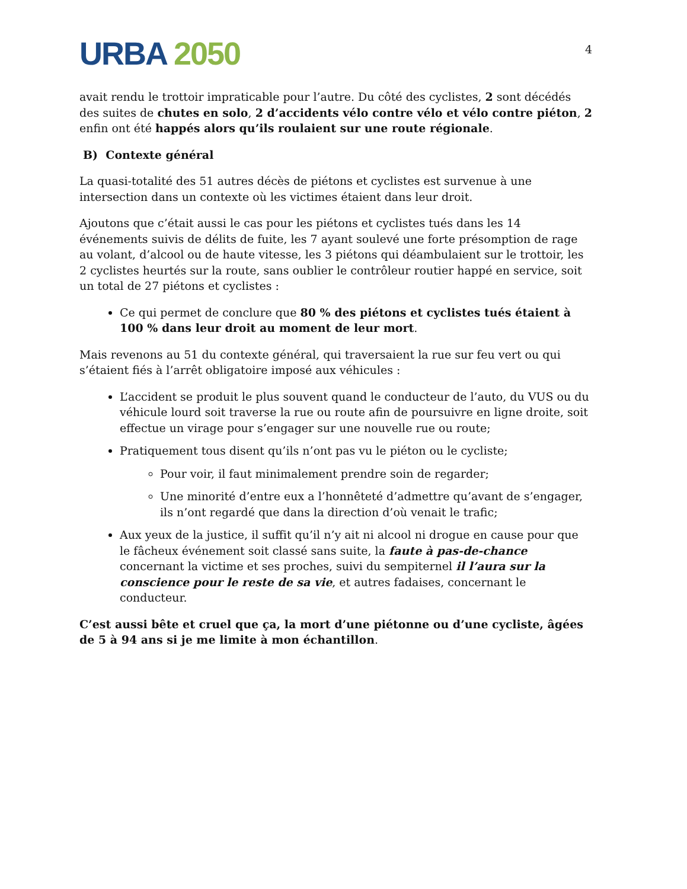URBA 2050
4
avait rendu le trottoir impraticable pour l’autre. Du côté des cyclistes, 2 sont décédés des suites de chutes en solo, 2 d’accidents vélo contre vélo et vélo contre piéton, 2 enfin ont été happés alors qu’ils roulaient sur une route régionale.
B) Contexte général
La quasi-totalité des 51 autres décès de piétons et cyclistes est survenue à une intersection dans un contexte où les victimes étaient dans leur droit.
Ajoutons que c’était aussi le cas pour les piétons et cyclistes tués dans les 14 événements suivis de délits de fuite, les 7 ayant soulevé une forte présomption de rage au volant, d’alcool ou de haute vitesse, les 3 piétons qui déambulaient sur le trottoir, les 2 cyclistes heurtés sur la route, sans oublier le contrôleur routier happé en service, soit un total de 27 piétons et cyclistes :
Ce qui permet de conclure que 80 % des piétons et cyclistes tués étaient à 100 % dans leur droit au moment de leur mort.
Mais revenons au 51 du contexte général, qui traversaient la rue sur feu vert ou qui s’étaient fiés à l’arrêt obligatoire imposé aux véhicules :
L’accident se produit le plus souvent quand le conducteur de l’auto, du VUS ou du véhicule lourd soit traverse la rue ou route afin de poursuivre en ligne droite, soit effectue un virage pour s’engager sur une nouvelle rue ou route;
Pratiquement tous disent qu’ils n’ont pas vu le piéton ou le cycliste;
Pour voir, il faut minimalement prendre soin de regarder;
Une minorité d’entre eux a l’honnêteté d’admettre qu’avant de s’engager, ils n’ont regardé que dans la direction d’où venait le trafic;
Aux yeux de la justice, il suffit qu’il n’y ait ni alcool ni drogue en cause pour que le fâcheux événement soit classé sans suite, la faute à pas-de-chance concernant la victime et ses proches, suivi du sempiternel il l’aura sur la conscience pour le reste de sa vie, et autres fadaises, concernant le conducteur.
C’est aussi bête et cruel que ça, la mort d’une piétonne ou d’une cycliste, âgées de 5 à 94 ans si je me limite à mon échantillon.